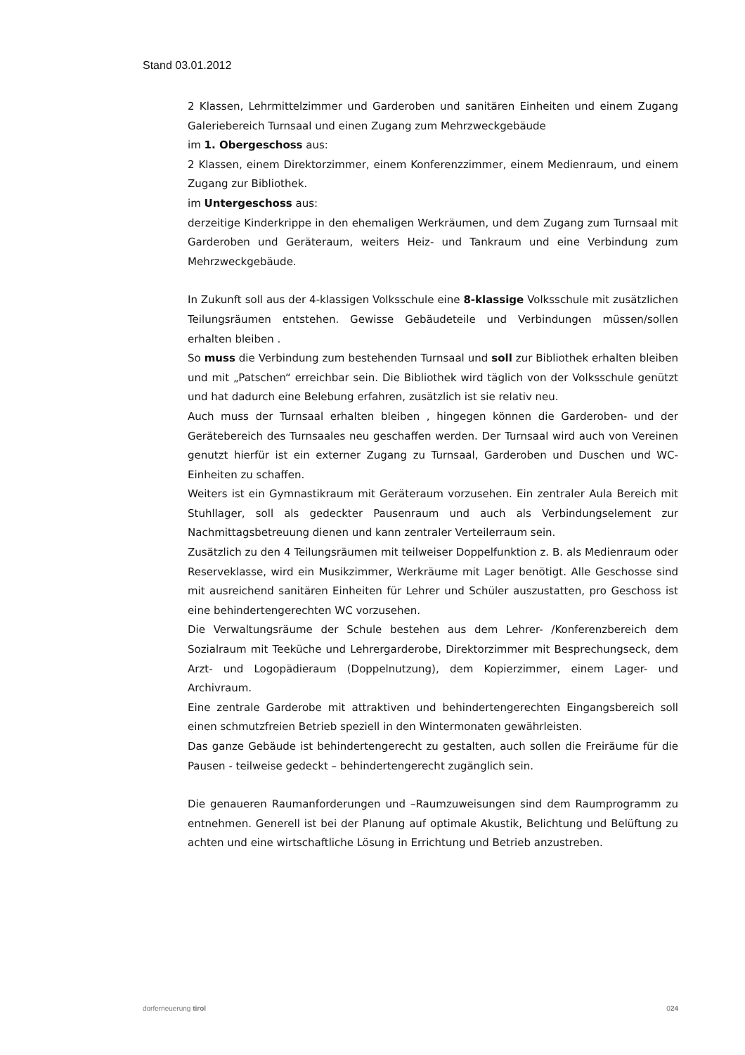Stand 03.01.2012
2 Klassen, Lehrmittelzimmer und Garderoben und sanitären Einheiten und einem Zugang Galeriebereich Turnsaal und einen Zugang zum Mehrzweckgebäude
im 1. Obergeschoss aus:
2 Klassen, einem Direktorzimmer, einem Konferenzzimmer, einem Medienraum, und einem Zugang zur Bibliothek.
im Untergeschoss aus:
derzeitige Kinderkrippe in den ehemaligen Werkräumen, und dem Zugang zum Turnsaal mit Garderoben und Geräteraum, weiters Heiz- und Tankraum und eine Verbindung zum Mehrzweckgebäude.
In Zukunft soll aus der 4-klassigen Volksschule eine 8-klassige Volksschule mit zusätzlichen Teilungsräumen entstehen. Gewisse Gebäudeteile und Verbindungen müssen/sollen erhalten bleiben .
So muss die Verbindung zum bestehenden Turnsaal und soll zur Bibliothek erhalten bleiben und mit „Patschen“ erreichbar sein. Die Bibliothek wird täglich von der Volksschule genützt und hat dadurch eine Belebung erfahren, zusätzlich ist sie relativ neu.
Auch muss der Turnsaal erhalten bleiben , hingegen können die Garderoben- und der Gerätebereich des Turnsaales neu geschaffen werden. Der Turnsaal wird auch von Vereinen genutzt hierfür ist ein externer Zugang zu Turnsaal, Garderoben und Duschen und WC-Einheiten zu schaffen.
Weiters ist ein Gymnastikraum mit Geräteraum vorzusehen. Ein zentraler Aula Bereich mit Stuhllager, soll als gedeckter Pausenraum und auch als Verbindungselement zur Nachmittagsbetreuung dienen und kann zentraler Verteilerraum sein.
Zusätzlich zu den 4 Teilungsräumen mit teilweiser Doppelfunktion z. B. als Medienraum oder Reserveklasse, wird ein Musikzimmer, Werkräume mit Lager benötigt. Alle Geschosse sind mit ausreichend sanitären Einheiten für Lehrer und Schüler auszustatten, pro Geschoss ist eine behindertengerechten WC vorzusehen.
Die Verwaltungsräume der Schule bestehen aus dem Lehrer- /Konferenzbereich dem Sozialraum mit Teeküche und Lehrergarderobe, Direktorzimmer mit Besprechungseck, dem Arzt- und Logopädieraum (Doppelnutzung), dem Kopierzimmer, einem Lager- und Archivraum.
Eine zentrale Garderobe mit attraktiven und behindertengerechten Eingangsbereich soll einen schmutzfreien Betrieb speziell in den Wintermonaten gewährleisten.
Das ganze Gebäude ist behindertengerecht zu gestalten, auch sollen die Freiräume für die Pausen - teilweise gedeckt – behindertengerecht zugänglich sein.
Die genaueren Raumanforderungen und –Raumzuweisungen sind dem Raumprogramm zu entnehmen. Generell ist bei der Planung auf optimale Akustik, Belichtung und Belüftung zu achten und eine wirtschaftliche Lösung in Errichtung und Betrieb anzustreben.
dorferneuerung tirol 024